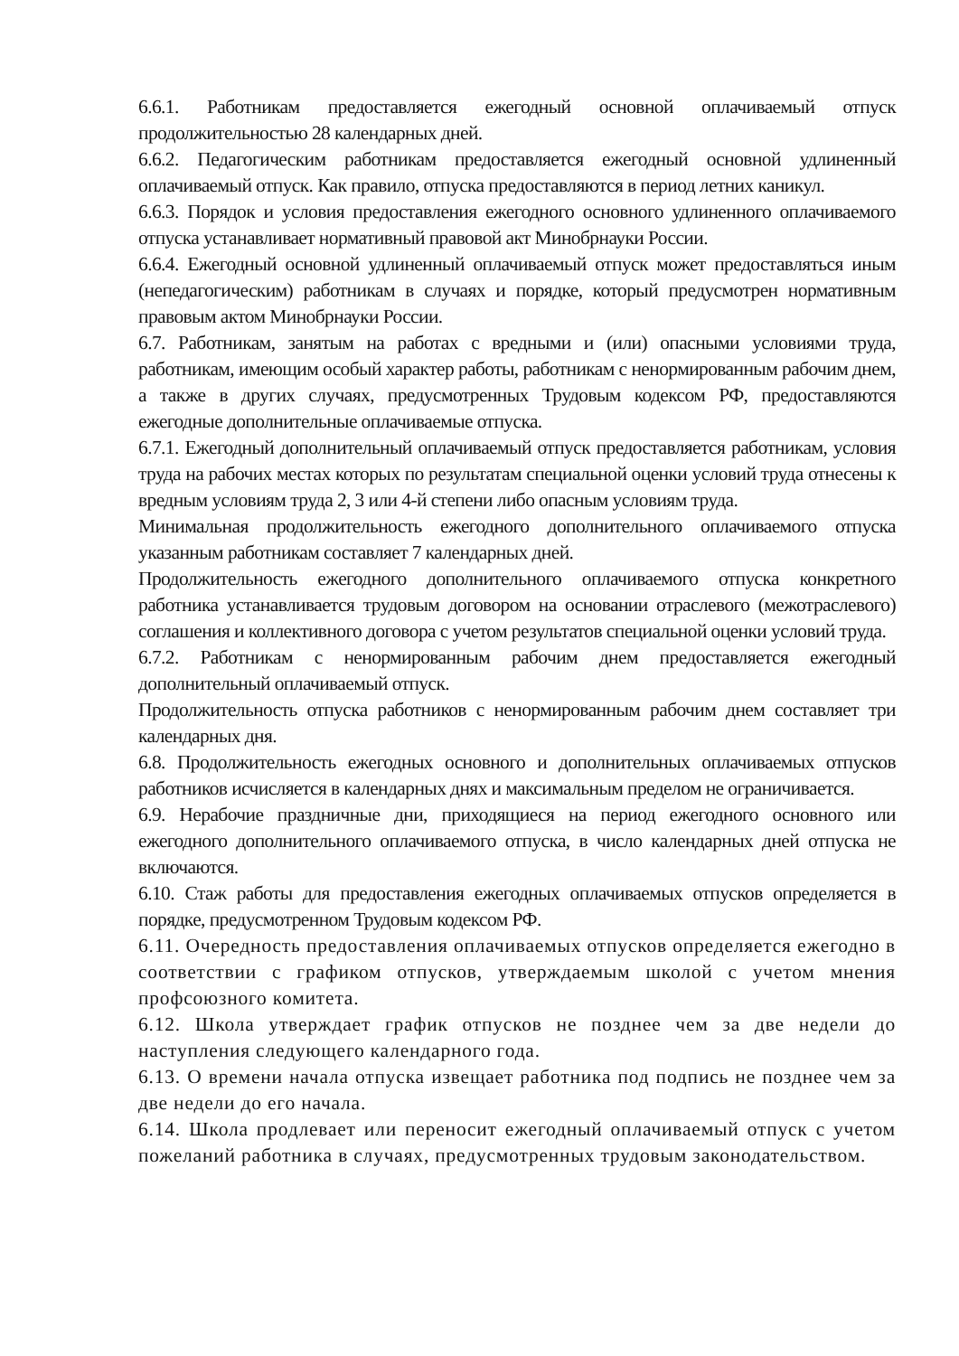6.6.1. Работникам предоставляется ежегодный основной оплачиваемый отпуск продолжительностью 28 календарных дней.
6.6.2. Педагогическим работникам предоставляется ежегодный основной удлиненный оплачиваемый отпуск. Как правило, отпуска предоставляются в период летних каникул.
6.6.3. Порядок и условия предоставления ежегодного основного удлиненного оплачиваемого отпуска устанавливает нормативный правовой акт Минобрнауки России.
6.6.4. Ежегодный основной удлиненный оплачиваемый отпуск может предоставляться иным (непедагогическим) работникам в случаях и порядке, который предусмотрен нормативным правовым актом Минобрнауки России.
6.7. Работникам, занятым на работах с вредными и (или) опасными условиями труда, работникам, имеющим особый характер работы, работникам с ненормированным рабочим днем, а также в других случаях, предусмотренных Трудовым кодексом РФ, предоставляются ежегодные дополнительные оплачиваемые отпуска.
6.7.1. Ежегодный дополнительный оплачиваемый отпуск предоставляется работникам, условия труда на рабочих местах которых по результатам специальной оценки условий труда отнесены к вредным условиям труда 2, 3 или 4-й степени либо опасным условиям труда.
Минимальная продолжительность ежегодного дополнительного оплачиваемого отпуска указанным работникам составляет 7 календарных дней.
Продолжительность ежегодного дополнительного оплачиваемого отпуска конкретного работника устанавливается трудовым договором на основании отраслевого (межотраслевого) соглашения и коллективного договора с учетом результатов специальной оценки условий труда.
6.7.2. Работникам с ненормированным рабочим днем предоставляется ежегодный дополнительный оплачиваемый отпуск.
Продолжительность отпуска работников с ненормированным рабочим днем составляет три календарных дня.
6.8. Продолжительность ежегодных основного и дополнительных оплачиваемых отпусков работников исчисляется в календарных днях и максимальным пределом не ограничивается.
6.9. Нерабочие праздничные дни, приходящиеся на период ежегодного основного или ежегодного дополнительного оплачиваемого отпуска, в число календарных дней отпуска не включаются.
6.10. Стаж работы для предоставления ежегодных оплачиваемых отпусков определяется в порядке, предусмотренном Трудовым кодексом РФ.
6.11. Очередность предоставления оплачиваемых отпусков определяется ежегодно в соответствии с графиком отпусков, утверждаемым школой с учетом мнения профсоюзного комитета.
6.12. Школа утверждает график отпусков не позднее чем за две недели до наступления следующего календарного года.
6.13. О времени начала отпуска извещает работника под подпись не позднее чем за две недели до его начала.
6.14. Школа продлевает или переносит ежегодный оплачиваемый отпуск с учетом пожеланий работника в случаях, предусмотренных трудовым законодательством.